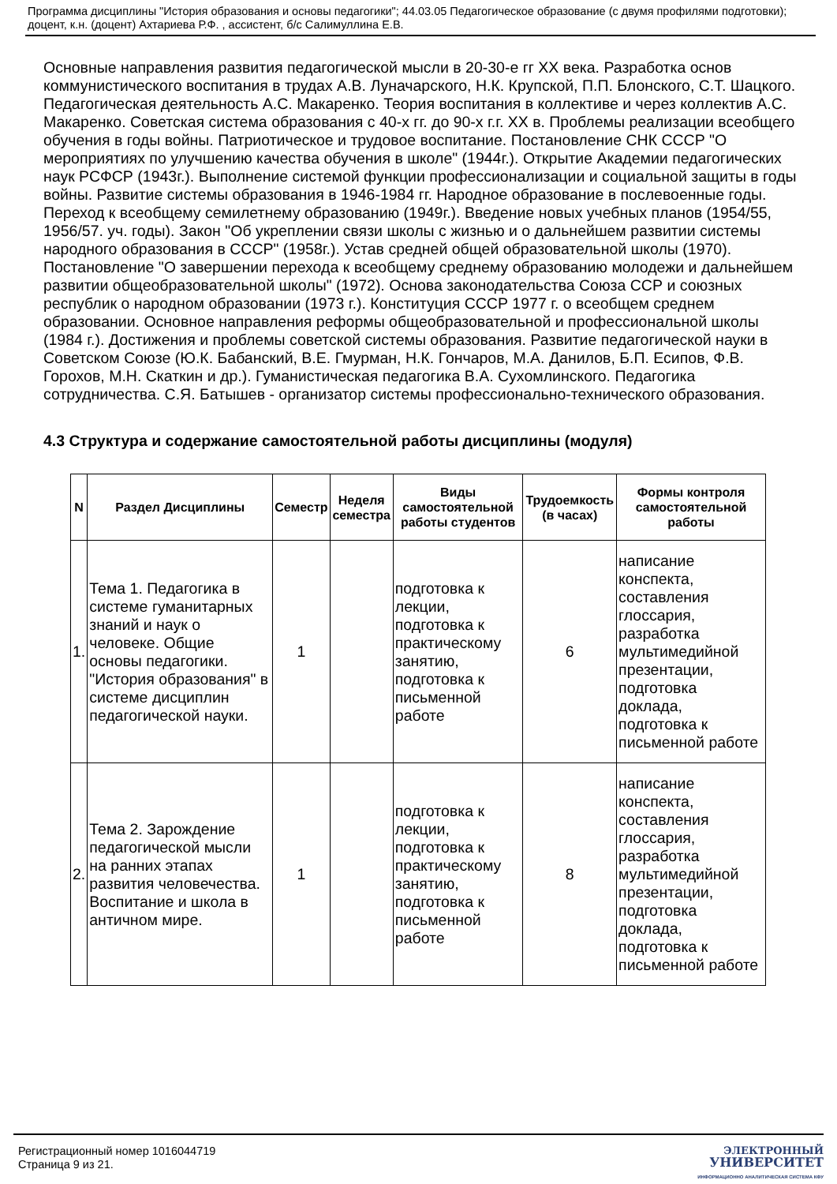Программа дисциплины "История образования и основы педагогики"; 44.03.05 Педагогическое образование (с двумя профилями подготовки); доцент, к.н. (доцент) Ахтариева Р.Ф. , ассистент, б/с Салимуллина Е.В.
Основные направления развития педагогической мысли в 20-30-е гг XX века. Разработка основ коммунистического воспитания в трудах А.В. Луначарского, Н.К. Крупской, П.П. Блонского, С.Т. Шацкого. Педагогическая деятельность А.С. Макаренко. Теория воспитания в коллективе и через коллектив А.С. Макаренко. Советская система образования с 40-х гг. до 90-х г.г. XX в. Проблемы реализации всеобщего обучения в годы войны. Патриотическое и трудовое воспитание. Постановление СНК СССР "О мероприятиях по улучшению качества обучения в школе" (1944г.). Открытие Академии педагогических наук РСФСР (1943г.). Выполнение системой функции профессионализации и социальной защиты в годы войны. Развитие системы образования в 1946-1984 гг. Народное образование в послевоенные годы. Переход к всеобщему семилетнему образованию (1949г.). Введение новых учебных планов (1954/55, 1956/57. уч. годы). Закон "Об укреплении связи школы с жизнью и о дальнейшем развитии системы народного образования в СССР" (1958г.). Устав средней общей образовательной школы (1970). Постановление "О завершении перехода к всеобщему среднему образованию молодежи и дальнейшем развитии общеобразовательной школы" (1972). Основа законодательства Союза ССР и союзных республик о народном образовании (1973 г.). Конституция СССР 1977 г. о всеобщем среднем образовании. Основное направления реформы общеобразовательной и профессиональной школы (1984 г.). Достижения и проблемы советской системы образования. Развитие педагогической науки в Советском Союзе (Ю.К. Бабанский, В.Е. Гмурман, Н.К. Гончаров, М.А. Данилов, Б.П. Есипов, Ф.В. Горохов, М.Н. Скаткин и др.). Гуманистическая педагогика В.А. Сухомлинского. Педагогика сотрудничества. С.Я. Батышев - организатор системы профессионально-технического образования.
4.3 Структура и содержание самостоятельной работы дисциплины (модуля)
| N | Раздел Дисциплины | Семестр | Неделя семестра | Виды самостоятельной работы студентов | Трудоемкость (в часах) | Формы контроля самостоятельной работы |
| --- | --- | --- | --- | --- | --- | --- |
| 1. | Тема 1. Педагогика в системе гуманитарных знаний и наук о человеке. Общие основы педагогики. "История образования" в системе дисциплин педагогической науки. | 1 | | подготовка к лекции, подготовка к практическому занятию, подготовка к письменной работе | 6 | написание конспекта, составления глоссария, разработка мультимедийной презентации, подготовка доклада, подготовка к письменной работе |
| 2. | Тема 2. Зарождение педагогической мысли на ранних этапах развития человечества. Воспитание и школа в античном мире. | 1 | | подготовка к лекции, подготовка к практическому занятию, подготовка к письменной работе | 8 | написание конспекта, составления глоссария, разработка мультимедийной презентации, подготовка доклада, подготовка к письменной работе |
Регистрационный номер 1016044719
Страница 9 из 21.
ЭЛЕКТРОННЫЙ
УНИВЕРСИТЕТ
ИНФОРМАЦИОННО АНАЛИТИЧЕСКАЯ СИСТЕМА КФУ